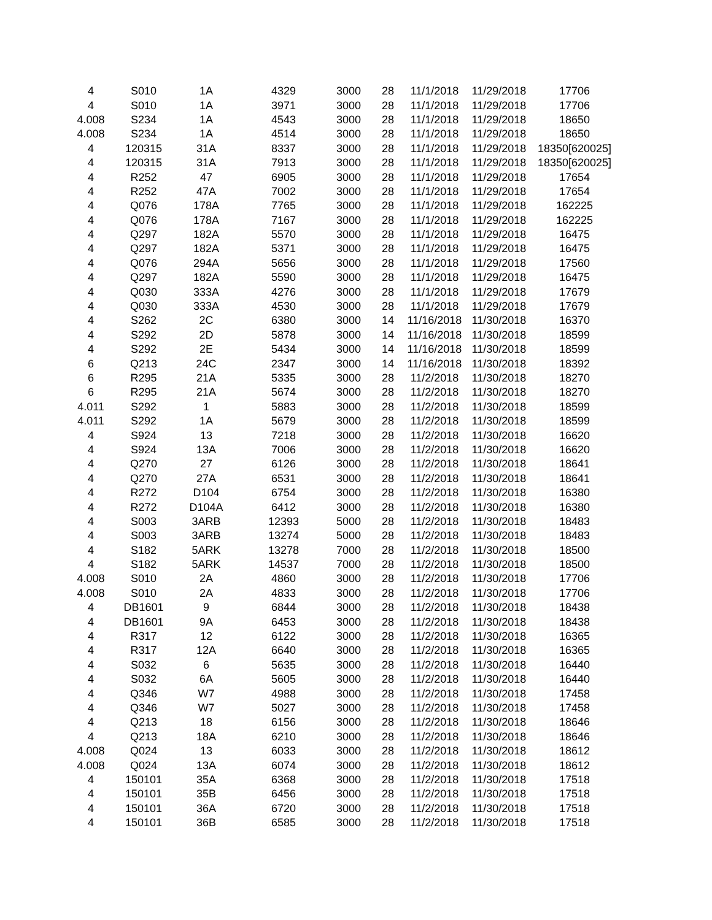| 4 | S010 | 1A | 4329 | 3000 | 28 | 11/1/2018 | 11/29/2018 | 17706 |
| 4 | S010 | 1A | 3971 | 3000 | 28 | 11/1/2018 | 11/29/2018 | 17706 |
| 4.008 | S234 | 1A | 4543 | 3000 | 28 | 11/1/2018 | 11/29/2018 | 18650 |
| 4.008 | S234 | 1A | 4514 | 3000 | 28 | 11/1/2018 | 11/29/2018 | 18650 |
| 4 | 120315 | 31A | 8337 | 3000 | 28 | 11/1/2018 | 11/29/2018 | 18350[620025] |
| 4 | 120315 | 31A | 7913 | 3000 | 28 | 11/1/2018 | 11/29/2018 | 18350[620025] |
| 4 | R252 | 47 | 6905 | 3000 | 28 | 11/1/2018 | 11/29/2018 | 17654 |
| 4 | R252 | 47A | 7002 | 3000 | 28 | 11/1/2018 | 11/29/2018 | 17654 |
| 4 | Q076 | 178A | 7765 | 3000 | 28 | 11/1/2018 | 11/29/2018 | 162225 |
| 4 | Q076 | 178A | 7167 | 3000 | 28 | 11/1/2018 | 11/29/2018 | 162225 |
| 4 | Q297 | 182A | 5570 | 3000 | 28 | 11/1/2018 | 11/29/2018 | 16475 |
| 4 | Q297 | 182A | 5371 | 3000 | 28 | 11/1/2018 | 11/29/2018 | 16475 |
| 4 | Q076 | 294A | 5656 | 3000 | 28 | 11/1/2018 | 11/29/2018 | 17560 |
| 4 | Q297 | 182A | 5590 | 3000 | 28 | 11/1/2018 | 11/29/2018 | 16475 |
| 4 | Q030 | 333A | 4276 | 3000 | 28 | 11/1/2018 | 11/29/2018 | 17679 |
| 4 | Q030 | 333A | 4530 | 3000 | 28 | 11/1/2018 | 11/29/2018 | 17679 |
| 4 | S262 | 2C | 6380 | 3000 | 14 | 11/16/2018 | 11/30/2018 | 16370 |
| 4 | S292 | 2D | 5878 | 3000 | 14 | 11/16/2018 | 11/30/2018 | 18599 |
| 4 | S292 | 2E | 5434 | 3000 | 14 | 11/16/2018 | 11/30/2018 | 18599 |
| 6 | Q213 | 24C | 2347 | 3000 | 14 | 11/16/2018 | 11/30/2018 | 18392 |
| 6 | R295 | 21A | 5335 | 3000 | 28 | 11/2/2018 | 11/30/2018 | 18270 |
| 6 | R295 | 21A | 5674 | 3000 | 28 | 11/2/2018 | 11/30/2018 | 18270 |
| 4.011 | S292 | 1 | 5883 | 3000 | 28 | 11/2/2018 | 11/30/2018 | 18599 |
| 4.011 | S292 | 1A | 5679 | 3000 | 28 | 11/2/2018 | 11/30/2018 | 18599 |
| 4 | S924 | 13 | 7218 | 3000 | 28 | 11/2/2018 | 11/30/2018 | 16620 |
| 4 | S924 | 13A | 7006 | 3000 | 28 | 11/2/2018 | 11/30/2018 | 16620 |
| 4 | Q270 | 27 | 6126 | 3000 | 28 | 11/2/2018 | 11/30/2018 | 18641 |
| 4 | Q270 | 27A | 6531 | 3000 | 28 | 11/2/2018 | 11/30/2018 | 18641 |
| 4 | R272 | D104 | 6754 | 3000 | 28 | 11/2/2018 | 11/30/2018 | 16380 |
| 4 | R272 | D104A | 6412 | 3000 | 28 | 11/2/2018 | 11/30/2018 | 16380 |
| 4 | S003 | 3ARB | 12393 | 5000 | 28 | 11/2/2018 | 11/30/2018 | 18483 |
| 4 | S003 | 3ARB | 13274 | 5000 | 28 | 11/2/2018 | 11/30/2018 | 18483 |
| 4 | S182 | 5ARK | 13278 | 7000 | 28 | 11/2/2018 | 11/30/2018 | 18500 |
| 4 | S182 | 5ARK | 14537 | 7000 | 28 | 11/2/2018 | 11/30/2018 | 18500 |
| 4.008 | S010 | 2A | 4860 | 3000 | 28 | 11/2/2018 | 11/30/2018 | 17706 |
| 4.008 | S010 | 2A | 4833 | 3000 | 28 | 11/2/2018 | 11/30/2018 | 17706 |
| 4 | DB1601 | 9 | 6844 | 3000 | 28 | 11/2/2018 | 11/30/2018 | 18438 |
| 4 | DB1601 | 9A | 6453 | 3000 | 28 | 11/2/2018 | 11/30/2018 | 18438 |
| 4 | R317 | 12 | 6122 | 3000 | 28 | 11/2/2018 | 11/30/2018 | 16365 |
| 4 | R317 | 12A | 6640 | 3000 | 28 | 11/2/2018 | 11/30/2018 | 16365 |
| 4 | S032 | 6 | 5635 | 3000 | 28 | 11/2/2018 | 11/30/2018 | 16440 |
| 4 | S032 | 6A | 5605 | 3000 | 28 | 11/2/2018 | 11/30/2018 | 16440 |
| 4 | Q346 | W7 | 4988 | 3000 | 28 | 11/2/2018 | 11/30/2018 | 17458 |
| 4 | Q346 | W7 | 5027 | 3000 | 28 | 11/2/2018 | 11/30/2018 | 17458 |
| 4 | Q213 | 18 | 6156 | 3000 | 28 | 11/2/2018 | 11/30/2018 | 18646 |
| 4 | Q213 | 18A | 6210 | 3000 | 28 | 11/2/2018 | 11/30/2018 | 18646 |
| 4.008 | Q024 | 13 | 6033 | 3000 | 28 | 11/2/2018 | 11/30/2018 | 18612 |
| 4.008 | Q024 | 13A | 6074 | 3000 | 28 | 11/2/2018 | 11/30/2018 | 18612 |
| 4 | 150101 | 35A | 6368 | 3000 | 28 | 11/2/2018 | 11/30/2018 | 17518 |
| 4 | 150101 | 35B | 6456 | 3000 | 28 | 11/2/2018 | 11/30/2018 | 17518 |
| 4 | 150101 | 36A | 6720 | 3000 | 28 | 11/2/2018 | 11/30/2018 | 17518 |
| 4 | 150101 | 36B | 6585 | 3000 | 28 | 11/2/2018 | 11/30/2018 | 17518 |